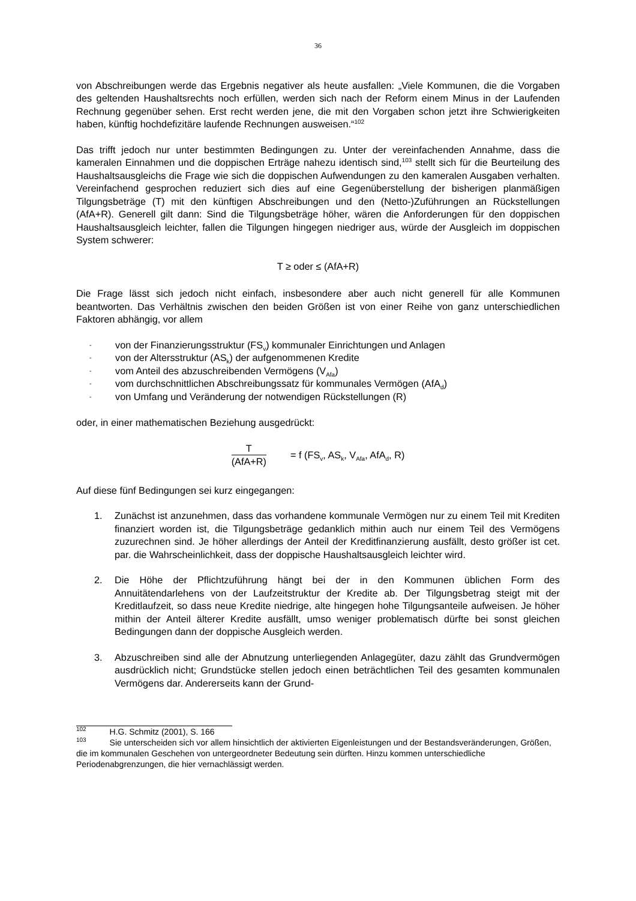36
von Abschreibungen werde das Ergebnis negativer als heute ausfallen: „Viele Kommunen, die die Vorgaben des geltenden Haushaltsrechts noch erfüllen, werden sich nach der Reform einem Minus in der Laufenden Rechnung gegenüber sehen. Erst recht werden jene, die mit den Vorgaben schon jetzt ihre Schwierigkeiten haben, künftig hochdefizitäre laufende Rechnungen ausweisen.“<sup>102</sup>
Das trifft jedoch nur unter bestimmten Bedingungen zu. Unter der vereinfachenden Annahme, dass die kameralen Einnahmen und die doppischen Erträge nahezu identisch sind,<sup>103</sup> stellt sich für die Beurteilung des Haushaltsausgleichs die Frage wie sich die doppischen Aufwendungen zu den kameralen Ausgaben verhalten. Vereinfachend gesprochen reduziert sich dies auf eine Gegenüberstellung der bisherigen planmäßigen Tilgungsbeträge (T) mit den künftigen Abschreibungen und den (Netto-)Zuführungen an Rückstellungen (AfA+R). Generell gilt dann: Sind die Tilgungsbeträge höher, wären die Anforderungen für den doppischen Haushaltsausgleich leichter, fallen die Tilgungen hingegen niedriger aus, würde der Ausgleich im doppischen System schwerer:
T ≥ oder ≤ (AfA+R)
Die Frage lässt sich jedoch nicht einfach, insbesondere aber auch nicht generell für alle Kommunen beantworten. Das Verhältnis zwischen den beiden Größen ist von einer Reihe von ganz unterschiedlichen Faktoren abhängig, vor allem
- von der Finanzierungsstruktur (FS<sub>v</sub>) kommunaler Einrichtungen und Anlagen
- von der Altersstruktur (AS<sub>k</sub>) der aufgenommenen Kredite
- vom Anteil des abzuschreibenden Vermögens (V<sub>Afa</sub>)
- vom durchschnittlichen Abschreibungssatz für kommunales Vermögen (AfA<sub>d</sub>)
- von Umfang und Veränderung der notwendigen Rückstellungen (R)
oder, in einer mathematischen Beziehung ausgedrückt:
T
(AfA+R)
= f (FS<sub>v</sub>, AS<sub>k</sub>, V<sub>Afa</sub>, AfA<sub>d</sub>, R)
Auf diese fünf Bedingungen sei kurz eingegangen:
1. Zunächst ist anzunehmen, dass das vorhandene kommunale Vermögen nur zu einem Teil mit Krediten finanziert worden ist, die Tilgungsbeträge gedanklich mithin auch nur einem Teil des Vermögens zuzurechnen sind. Je höher allerdings der Anteil der Kreditfinanzierung ausfällt, desto größer ist cet. par. die Wahrscheinlichkeit, dass der doppische Haushaltsausgleich leichter wird.
2. Die Höhe der Pflichtzuführung hängt bei der in den Kommunen üblichen Form des Annuitätendarlehens von der Laufzeitstruktur der Kredite ab. Der Tilgungsbetrag steigt mit der Kreditlaufzeit, so dass neue Kredite niedrige, alte hingegen hohe Tilgungsanteile aufweisen. Je höher mithin der Anteil älterer Kredite ausfällt, umso weniger problematisch dürfte bei sonst gleichen Bedingungen dann der doppische Ausgleich werden.
3. Abzuschreiben sind alle der Abnutzung unterliegenden Anlagegüter, dazu zählt das Grundvermögen ausdrücklich nicht; Grundstücke stellen jedoch einen beträchtlichen Teil des gesamten kommunalen Vermögens dar. Andererseits kann der Grund-
<sup>102</sup> H.G. Schmitz (2001), S. 166
<sup>103</sup> Sie unterscheiden sich vor allem hinsichtlich der aktivierten Eigenleistungen und der Bestandsveränderungen, Größen, die im kommunalen Geschehen von untergeordneter Bedeutung sein dürften. Hinzu kommen unterschiedliche Periodenabgrenzungen, die hier vernachlässigt werden.